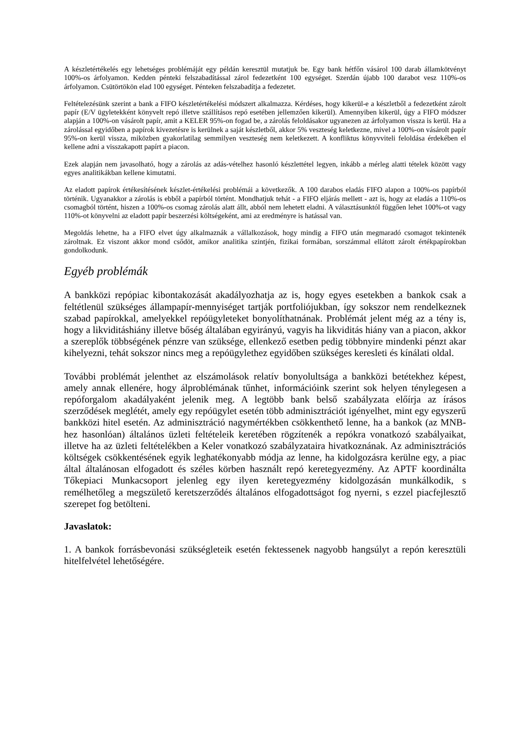A készletértékelés egy lehetséges problémáját egy példán keresztül mutatjuk be. Egy bank hétfőn vásárol 100 darab államkötvényt 100%-os árfolyamon. Kedden pénteki felszabadítással zárol fedezetként 100 egységet. Szerdán újabb 100 darabot vesz 110%-os árfolyamon. Csütörtökön elad 100 egységet. Pénteken felszabadítja a fedezetet.
Feltételezésünk szerint a bank a FIFO készletértékelési módszert alkalmazza. Kérdéses, hogy kikerül-e a készletből a fedezetként zárolt papír (E/V ügyletekként könyvelt repó illetve szállításos repó esetében jellemzően kikerül). Amennyiben kikerül, úgy a FIFO módszer alapján a 100%-on vásárolt papír, amit a KELER 95%-on fogad be, a zárolás feloldásakor ugyanezen az árfolyamon vissza is kerül. Ha a zárolással egyidőben a papírok kivezetésre is kerülnek a saját készletből, akkor 5% veszteség keletkezne, mivel a 100%-on vásárolt papír 95%-on kerül vissza, miközben gyakorlatilag semmilyen veszteség nem keletkezett. A konfliktus könyvviteli feloldása érdekében el kellene adni a visszakapott papírt a piacon.
Ezek alapján nem javasolható, hogy a zárolás az adás-vételhez hasonló készlettétel legyen, inkább a mérleg alatti tételek között vagy egyes analitikákban kellene kimutatni.
Az eladott papírok értékesítésének készlet-értékelési problémái a következők. A 100 darabos eladás FIFO alapon a 100%-os papírból történik. Ugyanakkor a zárolás is ebből a papírból történt. Mondhatjuk tehát - a FIFO eljárás mellett - azt is, hogy az eladás a 110%-os csomagból történt, hiszen a 100%-os csomag zárolás alatt állt, abból nem lehetett eladni. A választásunktól függően lehet 100%-ot vagy 110%-ot könyvelni az eladott papír beszerzési költségeként, ami az eredményre is hatással van.
Megoldás lehetne, ha a FIFO elvet úgy alkalmaznák a vállalkozások, hogy mindig a FIFO után megmaradó csomagot tekintenék zároltnak. Ez viszont akkor mond csődöt, amikor analitika szintjén, fizikai formában, sorszámmal ellátott zárolt értékpapírokban gondolkodunk.
Egyéb problémák
A bankközi repópiac kibontakozását akadályozhatja az is, hogy egyes esetekben a bankok csak a feltétlenül szükséges állampapír-mennyiséget tartják portfoliójukban, így sokszor nem rendelkeznek szabad papírokkal, amelyekkel repóügyleteket bonyolíthatnának. Problémát jelent még az a tény is, hogy a likviditáshiány illetve bőség általában egyirányú, vagyis ha likviditás hiány van a piacon, akkor a szereplők többségének pénzre van szüksége, ellenkező esetben pedig többnyire mindenki pénzt akar kihelyezni, tehát sokszor nincs meg a repóügylethez egyidőben szükséges keresleti és kínálati oldal.
További problémát jelenthet az elszámolások relatív bonyolultsága a bankközi betétekhez képest, amely annak ellenére, hogy álproblémának tűnhet, információink szerint sok helyen ténylegesen a repóforgalom akadályaként jelenik meg. A legtöbb bank belső szabályzata előírja az írásos szerződések meglétét, amely egy repóügylet esetén több adminisztrációt igényelhet, mint egy egyszerű bankközi hitel esetén. Az adminisztráció nagymértékben csökkenthető lenne, ha a bankok (az MNB-hez hasonlóan) általános üzleti feltételeik keretében rögzítenék a repókra vonatkozó szabályaikat, illetve ha az üzleti feltételékben a Keler vonatkozó szabályzataira hivatkoznának. Az adminisztrációs költségek csökkentésének egyik leghatékonyabb módja az lenne, ha kidolgozásra kerülne egy, a piac által általánosan elfogadott és széles körben használt repó keretegyezmény. Az APTF koordinálta Tőkepiaci Munkacsoport jelenleg egy ilyen keretegyezmény kidolgozásán munkálkodik, s remélhetőleg a megszülető keretszerződés általános elfogadottságot fog nyerni, s ezzel piacfejlesztő szerepet fog betölteni.
Javaslatok:
1. A bankok forrásbevonási szükségleteik esetén fektessenek nagyobb hangsúlyt a repón keresztüli hitelfelvétel lehetőségére.